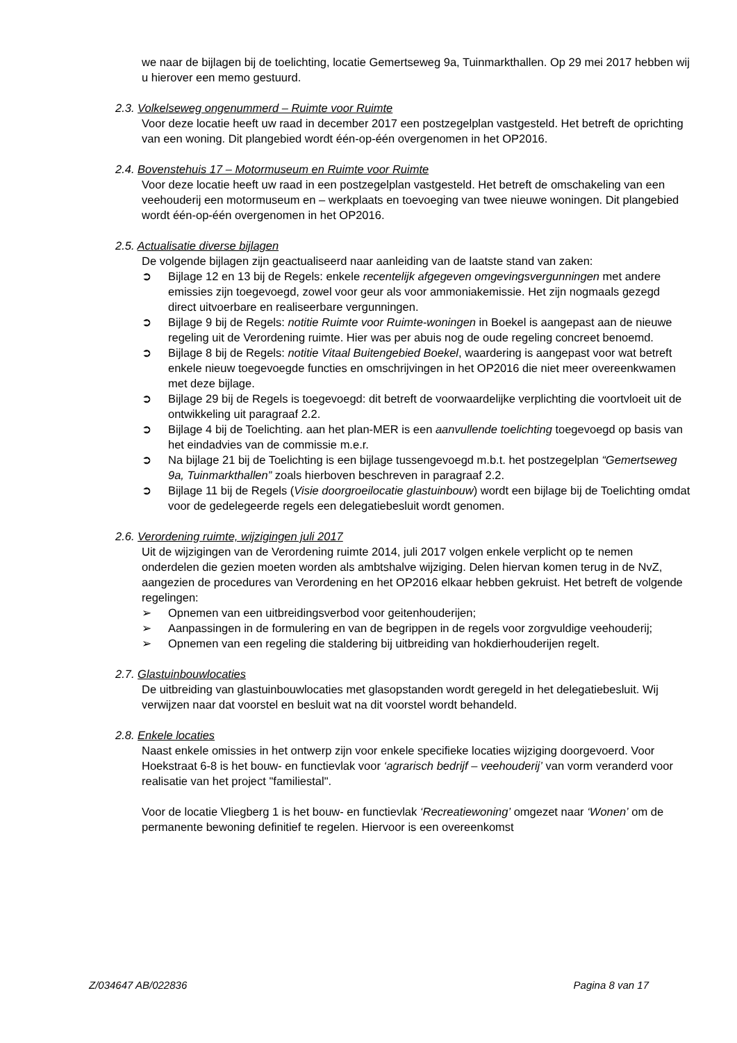we naar de bijlagen bij de toelichting, locatie Gemertseweg 9a, Tuinmarkthallen. Op 29 mei 2017 hebben wij u hierover een memo gestuurd.
2.3. Volkelseweg ongenummerd – Ruimte voor Ruimte
Voor deze locatie heeft uw raad in december 2017 een postzegelplan vastgesteld. Het betreft de oprichting van een woning. Dit plangebied wordt één-op-één overgenomen in het OP2016.
2.4. Bovenstehuis 17 – Motormuseum en Ruimte voor Ruimte
Voor deze locatie heeft uw raad in een postzegelplan vastgesteld. Het betreft de omschakeling van een veehouderij een motormuseum en – werkplaats en toevoeging van twee nieuwe woningen. Dit plangebied wordt één-op-één overgenomen in het OP2016.
2.5. Actualisatie diverse bijlagen
De volgende bijlagen zijn geactualiseerd naar aanleiding van de laatste stand van zaken:
➲ Bijlage 12 en 13 bij de Regels: enkele recentelijk afgegeven omgevingsvergunningen met andere emissies zijn toegevoegd, zowel voor geur als voor ammoniakemissie. Het zijn nogmaals gezegd direct uitvoerbare en realiseerbare vergunningen.
➲ Bijlage 9 bij de Regels: notitie Ruimte voor Ruimte-woningen in Boekel is aangepast aan de nieuwe regeling uit de Verordening ruimte. Hier was per abuis nog de oude regeling concreet benoemd.
➲ Bijlage 8 bij de Regels: notitie Vitaal Buitengebied Boekel, waardering is aangepast voor wat betreft enkele nieuw toegevoegde functies en omschrijvingen in het OP2016 die niet meer overeenkwamen met deze bijlage.
➲ Bijlage 29 bij de Regels is toegevoegd: dit betreft de voorwaardelijke verplichting die voortvloeit uit de ontwikkeling uit paragraaf 2.2.
➲ Bijlage 4 bij de Toelichting. aan het plan-MER is een aanvullende toelichting toegevoegd op basis van het eindadvies van de commissie m.e.r.
➲ Na bijlage 21 bij de Toelichting is een bijlage tussengevoegd m.b.t. het postzegelplan “Gemertseweg 9a, Tuinmarkthallen” zoals hierboven beschreven in paragraaf 2.2.
➲ Bijlage 11 bij de Regels (Visie doorgroeilocatie glastuinbouw) wordt een bijlage bij de Toelichting omdat voor de gedelegeerde regels een delegatiebesluit wordt genomen.
2.6. Verordening ruimte, wijzigingen juli 2017
Uit de wijzigingen van de Verordening ruimte 2014, juli 2017 volgen enkele verplicht op te nemen onderdelen die gezien moeten worden als ambtshalve wijziging. Delen hiervan komen terug in de NvZ, aangezien de procedures van Verordening en het OP2016 elkaar hebben gekruist. Het betreft de volgende regelingen:
➢ Opnemen van een uitbreidingsverbod voor geitenhouderijen;
➢ Aanpassingen in de formulering en van de begrippen in de regels voor zorgvuldige veehouderij;
➢ Opnemen van een regeling die staldering bij uitbreiding van hokdierhouderijen regelt.
2.7. Glastuinbouwlocaties
De uitbreiding van glastuinbouwlocaties met glasopstanden wordt geregeld in het delegatiebesluit. Wij verwijzen naar dat voorstel en besluit wat na dit voorstel wordt behandeld.
2.8. Enkele locaties
Naast enkele omissies in het ontwerp zijn voor enkele specifieke locaties wijziging doorgevoerd. Voor Hoekstraat 6-8 is het bouw- en functievlak voor ‘agrarisch bedrijf – veehouderij’ van vorm veranderd voor realisatie van het project "familiestal".
Voor de locatie Vliegberg 1 is het bouw- en functievlak ‘Recreatiewoning’ omgezet naar ‘Wonen’ om de permanente bewoning definitief te regelen. Hiervoor is een overeenkomst
Z/034647 AB/022836 Pagina 8 van 17